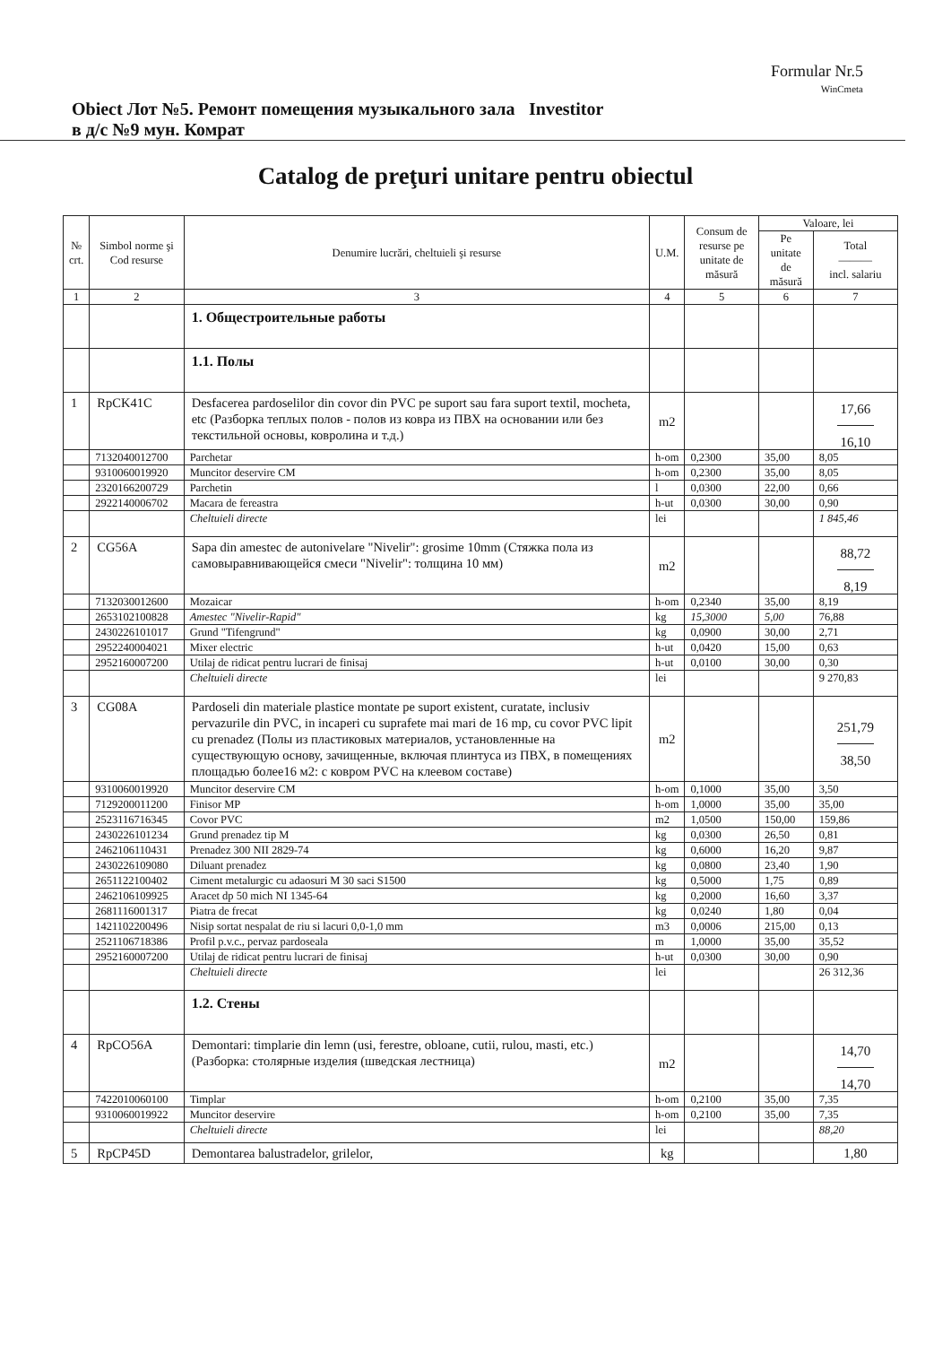Formular Nr.5
WinCmeta
Obiect Лот №5. Ремонт помещения музыкального зала в д/с №9 мун. Комрат
Investitor
Catalog de preţuri unitare pentru obiectul
| № crt. | Simbol norme şi Cod resurse | Denumire lucrări, cheltuieli şi resurse | U.M. | Consum de resurse pe unitate de măsură | Valoare, lei | |
| --- | --- | --- | --- | --- | --- | --- |
| | | | | | Pe unitate de măsură | Total ——— incl. salariu |
| 1 | 2 | 3 | 4 | 5 | 6 | 7 |
| | | 1. Общестроительные работы | | | | |
| | | 1.1. Полы | | | | |
| 1 | RpCK41C | Desfacerea pardoselilor din covor din PVC pe suport sau fara suport textil, mocheta, etc (Разборка теплых полов - полов из ковра из ПВХ на основании или без текстильной основы, ковролина и т.д.) | m2 | | | 17,66 16,10 |
| | 7132040012700 | Parchetar | h-om | 0,2300 | 35,00 | 8,05 |
| | 9310060019920 | Muncitor deservire CM | h-om | 0,2300 | 35,00 | 8,05 |
| | 2320166200729 | Parchetin | l | 0,0300 | 22,00 | 0,66 |
| | 2922140006702 | Macara de fereastra | h-ut | 0,0300 | 30,00 | 0,90 |
| | | Cheltuieli directe | lei | | | 1 845,46 |
| 2 | CG56A | Sapa din amestec de autonivelare "Nivelir": grosime 10mm (Стяжка пола из самовыравнивающейся смеси "Nivelir": толщина 10 мм) | m2 | | | 88,72 8,19 |
| | 7132030012600 | Mozaicar | h-om | 0,2340 | 35,00 | 8,19 |
| | 2653102100828 | Amestec "Nivelir-Rapid" | kg | 15,3000 | 5,00 | 76,88 |
| | 2430226101017 | Grund "Tifengrund" | kg | 0,0900 | 30,00 | 2,71 |
| | 2952240004021 | Mixer electric | h-ut | 0,0420 | 15,00 | 0,63 |
| | 2952160007200 | Utilaj de ridicat pentru lucrari de finisaj | h-ut | 0,0100 | 30,00 | 0,30 |
| | | Cheltuieli directe | lei | | | 9 270,83 |
| 3 | CG08A | Pardoseli din materiale plastice montate pe suport existent, curatate, inclusiv pervazurile din PVC, in incaperi cu suprafete mai mari de 16 mp, cu covor PVC lipit cu prenadez (Полы из пластиковых материалов, установленные на существующую основу, зачищенные, включая плинтуса из ПВХ, в помещениях площадью более16 м2: с ковром PVC на клеевом составе) | m2 | | | 251,79 38,50 |
| | 9310060019920 | Muncitor deservire CM | h-om | 0,1000 | 35,00 | 3,50 |
| | 7129200011200 | Finisor MP | h-om | 1,0000 | 35,00 | 35,00 |
| | 2523116716345 | Covor PVC | m2 | 1,0500 | 150,00 | 159,86 |
| | 2430226101234 | Grund prenadez tip M | kg | 0,0300 | 26,50 | 0,81 |
| | 2462106110431 | Prenadez 300 NII 2829-74 | kg | 0,6000 | 16,20 | 9,87 |
| | 2430226109080 | Diluant prenadez | kg | 0,0800 | 23,40 | 1,90 |
| | 2651122100402 | Ciment metalurgic cu adaosuri M 30 saci S1500 | kg | 0,5000 | 1,75 | 0,89 |
| | 2462106109925 | Aracet dp 50 mich NI 1345-64 | kg | 0,2000 | 16,60 | 3,37 |
| | 2681116001317 | Piatra de frecat | kg | 0,0240 | 1,80 | 0,04 |
| | 1421102200496 | Nisip sortat nespalat de riu si lacuri 0,0-1,0 mm | m3 | 0,0006 | 215,00 | 0,13 |
| | 2521106718386 | Profil p.v.c., pervaz pardoseala | m | 1,0000 | 35,00 | 35,52 |
| | 2952160007200 | Utilaj de ridicat pentru lucrari de finisaj | h-ut | 0,0300 | 30,00 | 0,90 |
| | | Cheltuieli directe | lei | | | 26 312,36 |
| | | 1.2. Стены | | | | |
| 4 | RpCO56A | Demontari: timplarie din lemn (usi, ferestre, obloane, cutii, rulou, masti, etc.) (Разборка: столярные изделия (шведская лестница) | m2 | | | 14,70 14,70 |
| | 7422010060100 | Timplar | h-om | 0,2100 | 35,00 | 7,35 |
| | 9310060019922 | Muncitor deservire | h-om | 0,2100 | 35,00 | 7,35 |
| | | Cheltuieli directe | lei | | | 88,20 |
| 5 | RpCP45D | Demontarea balustradelor, grilelor, | kg | | | 1,80 |